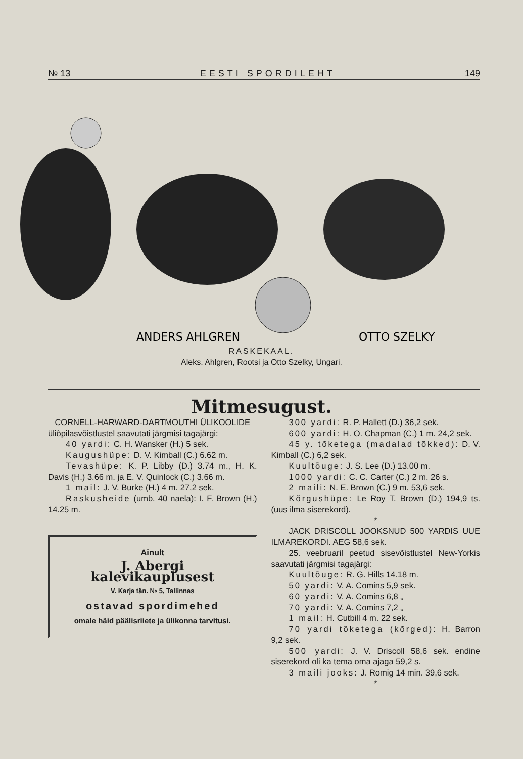№ 13 EESTI SPORDILEHT 149
ANDERS AHLGREN
OTTO SZELKY
RASKEKAAL.
Aleks. Ahlgren, Rootsi ja Otto Szelky, Ungari.
Mitmesugust.
CORNELL-HARWARD-DARTMOUTHI ÜLIKOOLIDE
üliõpilasvõistlustel saavutati järgmisi tagajärgi:
40 yardi: C. H. Wansker (H.) 5 sek.
Kaugushüpe: D. V. Kimball (C.) 6.62 m.
Tevashüpe: K. P. Libby (D.) 3.74 m., H. K. Davis (H.) 3.66 m. ja E. V. Quinlock (C.) 3.66 m.
1 mail: J. V. Burke (H.) 4 m. 27,2 sek.
Raskusheide (umb. 40 naela): I. F. Brown (H.) 14.25 m.
Ainult
J. Abergi kalevikauplusest
V. Karja tän. № 5, Tallinnas
ostavad spordimehed
omale häid päälisriiete ja ülikonna tarvitusi.
300 yardi: R. P. Hallett (D.) 36,2 sek.
600 yardi: H. O. Chapman (C.) 1 m. 24,2 sek.
45 y. tõketega (madalad tõkked): D. V. Kimball (C.) 6,2 sek.
Kuultõuge: J. S. Lee (D.) 13.00 m.
1000 yardi: C. C. Carter (C.) 2 m. 26 s.
2 maili: N. E. Brown (C.) 9 m. 53,6 sek.
Kõrgushüpe: Le Roy T. Brown (D.) 194,9 ts. (uus ilma siserekord).
*
JACK DRISCOLL JOOKSNUD 500 YARDIS UUE ILMAREKORDI. AEG 58,6 sek.
25. veebruaril peetud sisevõistlustel New-Yorkis saavutati järgmisi tagajärgi:
Kuultõuge: R. G. Hills 14.18 m.
50 yardi: V. A. Comins 5,9 sek.
60 yardi: V. A. Comins 6,8 „
70 yardi: V. A. Comins 7,2 „
1 mail: H. Cutbill 4 m. 22 sek.
70 yardi tõketega (kõrged): H. Barron 9,2 sek.
500 yardi: J. V. Driscoll 58,6 sek. endine siserekord oli ka tema oma ajaga 59,2 s.
3 maili jooks: J. Romig 14 min. 39,6 sek.
*